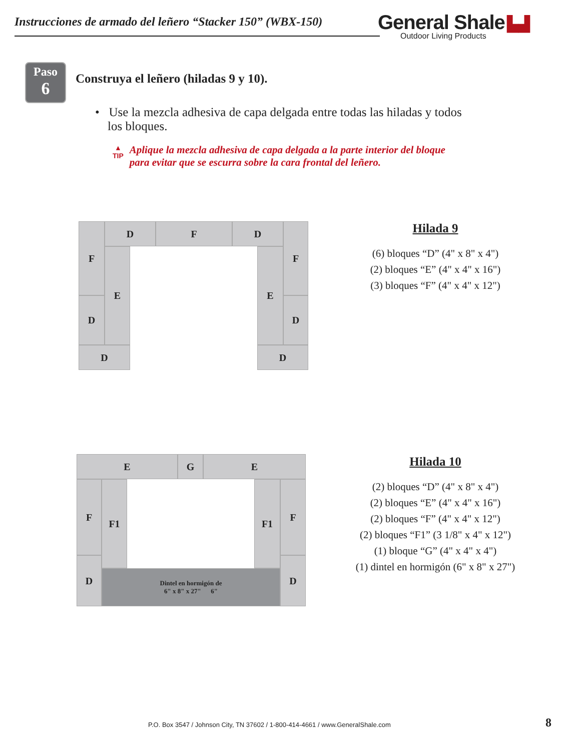Instrucciones de armado del leñero “Stacker 150” (WBX-150)
General Shale ▙▟
Outdoor Living Products
Paso
6
Construya el leñero (hiladas 9 y 10).
• Use la mezcla adhesiva de capa delgada entre todas las hiladas y todos
los bloques.
▲
TIP
Aplique la mezcla adhesiva de capa delgada a la parte interior del bloque
para evitar que se escurra sobre la cara frontal del leñero.
F D F D F
E E
D D
D D
Hilada 9
(6) bloques “D” (4" x 8" x 4")
(2) bloques “E” (4" x 4" x 16")
(3) bloques “F” (4" x 4" x 12")
E G E
F F1 F1 F
D D
Dintel en hormigón de
6" x 8" x 27" 6"
Hilada 10
(2) bloques “D” (4" x 8" x 4")
(2) bloques “E” (4" x 4" x 16")
(2) bloques “F” (4" x 4" x 12")
(2) bloques “F1” (3 1/8" x 4" x 12")
(1) bloque “G” (4" x 4" x 4")
(1) dintel en hormigón (6" x 8" x 27")
P.O. Box 3547 / Johnson City, TN 37602 / 1-800-414-4661 / www.GeneralShale.com
8